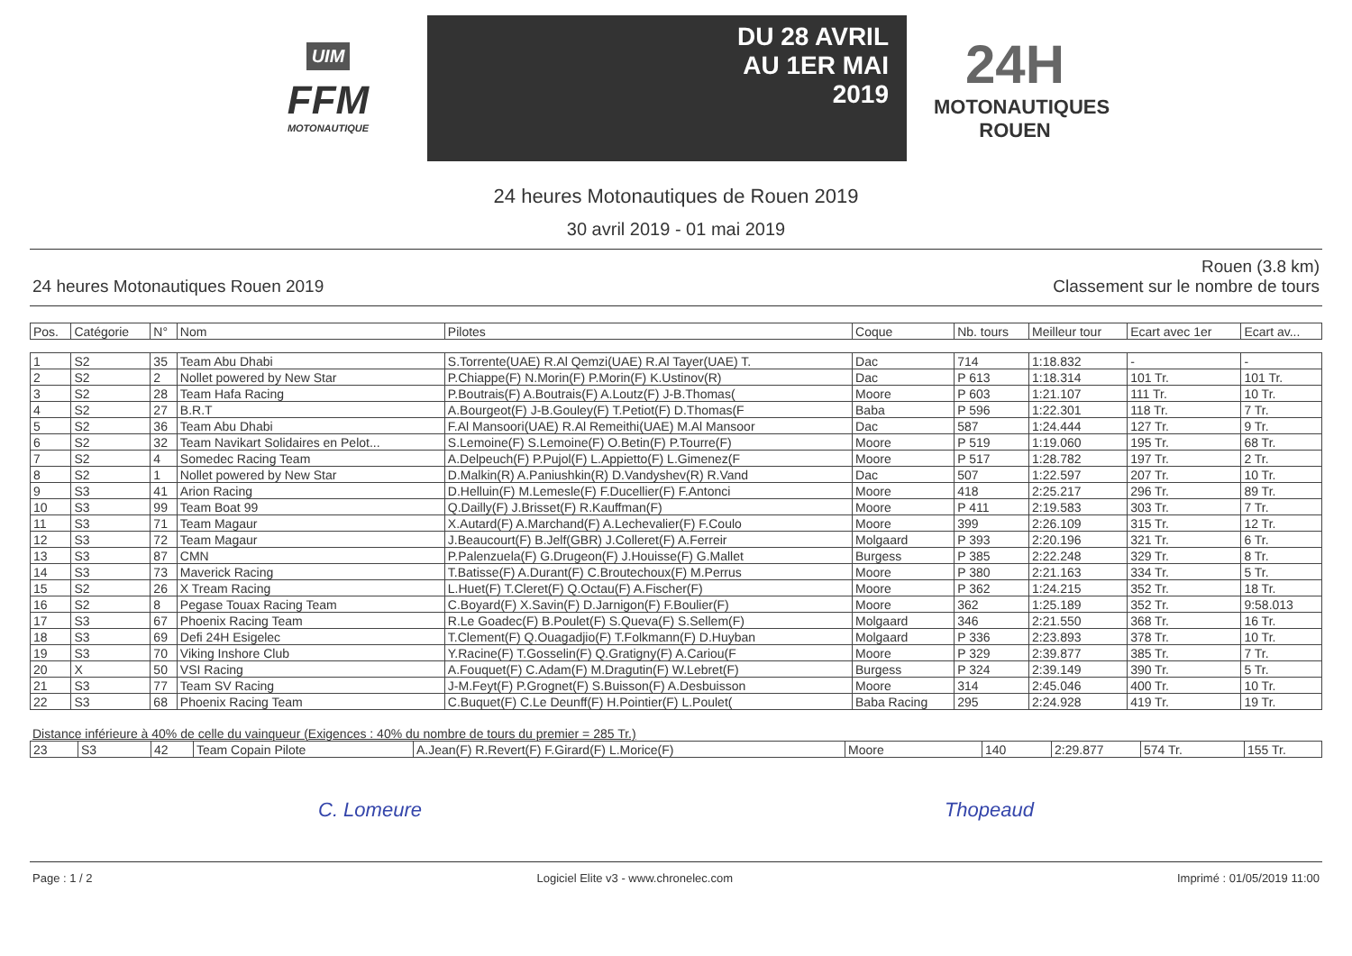UIM
FFM
MOTONAUTIQUE
DU 28 AVRIL
AU 1ER MAI
2019
24H
MOTONAUTIQUES ROUEN
24 heures Motonautiques de Rouen 2019
30 avril 2019 - 01 mai 2019
24 heures Motonautiques Rouen 2019
Rouen (3.8 km)
Classement sur le nombre de tours
| Pos. | Catégorie | N° | Nom | Pilotes | Coque | Nb. tours | Meilleur tour | Ecart avec 1er | Ecart av... |
| --- | --- | --- | --- | --- | --- | --- | --- | --- | --- |
| 1 | S2 | 35 | Team Abu Dhabi | S.Torrente(UAE) R.Al Qemzi(UAE) R.Al Tayer(UAE) T. | Dac | 714 | 1:18.832 | - | - |
| 2 | S2 | 2 | Nollet powered by New Star | P.Chiappe(F) N.Morin(F) P.Morin(F) K.Ustinov(R) | Dac | P 613 | 1:18.314 | 101 Tr. | 101 Tr. |
| 3 | S2 | 28 | Team Hafa Racing | P.Boutrais(F) A.Boutrais(F) A.Loutz(F) J-B.Thomas( | Moore | P 603 | 1:21.107 | 111 Tr. | 10 Tr. |
| 4 | S2 | 27 | B.R.T | A.Bourgeot(F) J-B.Gouley(F) T.Petiot(F) D.Thomas(F | Baba | P 596 | 1:22.301 | 118 Tr. | 7 Tr. |
| 5 | S2 | 36 | Team Abu Dhabi | F.Al Mansoori(UAE) R.Al Remeithi(UAE) M.Al Mansoor | Dac | 587 | 1:24.444 | 127 Tr. | 9 Tr. |
| 6 | S2 | 32 | Team Navikart Solidaires en Pelot... | S.Lemoine(F) S.Lemoine(F) O.Betin(F) P.Tourre(F) | Moore | P 519 | 1:19.060 | 195 Tr. | 68 Tr. |
| 7 | S2 | 4 | Somedec Racing Team | A.Delpeuch(F) P.Pujol(F) L.Appietto(F) L.Gimenez(F | Moore | P 517 | 1:28.782 | 197 Tr. | 2 Tr. |
| 8 | S2 | 1 | Nollet powered by New Star | D.Malkin(R) A.Paniushkin(R) D.Vandyshev(R) R.Vand | Dac | 507 | 1:22.597 | 207 Tr. | 10 Tr. |
| 9 | S3 | 41 | Arion Racing | D.Helluin(F) M.Lemesle(F) F.Ducellier(F) F.Antonci | Moore | 418 | 2:25.217 | 296 Tr. | 89 Tr. |
| 10 | S3 | 99 | Team Boat 99 | Q.Dailly(F) J.Brisset(F) R.Kauffman(F) | Moore | P 411 | 2:19.583 | 303 Tr. | 7 Tr. |
| 11 | S3 | 71 | Team Magaur | X.Autard(F) A.Marchand(F) A.Lechevalier(F) F.Coulo | Moore | 399 | 2:26.109 | 315 Tr. | 12 Tr. |
| 12 | S3 | 72 | Team Magaur | J.Beaucourt(F) B.Jelf(GBR) J.Colleret(F) A.Ferreir | Molgaard | P 393 | 2:20.196 | 321 Tr. | 6 Tr. |
| 13 | S3 | 87 | CMN | P.Palenzuela(F) G.Drugeon(F) J.Houisse(F) G.Mallet | Burgess | P 385 | 2:22.248 | 329 Tr. | 8 Tr. |
| 14 | S3 | 73 | Maverick Racing | T.Batisse(F) A.Durant(F) C.Broutechoux(F) M.Perrus | Moore | P 380 | 2:21.163 | 334 Tr. | 5 Tr. |
| 15 | S2 | 26 | X Tream Racing | L.Huet(F) T.Cleret(F) Q.Octau(F) A.Fischer(F) | Moore | P 362 | 1:24.215 | 352 Tr. | 18 Tr. |
| 16 | S2 | 8 | Pegase Touax Racing Team | C.Boyard(F) X.Savin(F) D.Jarnigon(F) F.Boulier(F) | Moore | 362 | 1:25.189 | 352 Tr. | 9:58.013 |
| 17 | S3 | 67 | Phoenix Racing Team | R.Le Goadec(F) B.Poulet(F) S.Queva(F) S.Sellem(F) | Molgaard | 346 | 2:21.550 | 368 Tr. | 16 Tr. |
| 18 | S3 | 69 | Defi 24H Esigelec | T.Clement(F) Q.Ouagadjio(F) T.Folkmann(F) D.Huyban | Molgaard | P 336 | 2:23.893 | 378 Tr. | 10 Tr. |
| 19 | S3 | 70 | Viking Inshore Club | Y.Racine(F) T.Gosselin(F) Q.Gratigny(F) A.Cariou(F | Moore | P 329 | 2:39.877 | 385 Tr. | 7 Tr. |
| 20 | X | 50 | VSI Racing | A.Fouquet(F) C.Adam(F) M.Dragutin(F) W.Lebret(F) | Burgess | P 324 | 2:39.149 | 390 Tr. | 5 Tr. |
| 21 | S3 | 77 | Team SV Racing | J-M.Feyt(F) P.Grognet(F) S.Buisson(F) A.Desbuisson | Moore | 314 | 2:45.046 | 400 Tr. | 10 Tr. |
| 22 | S3 | 68 | Phoenix Racing Team | C.Buquet(F) C.Le Deunff(F) H.Pointier(F) L.Poulet( | Baba Racing | 295 | 2:24.928 | 419 Tr. | 19 Tr. |
Distance inférieure à 40% de celle du vainqueur (Exigences : 40% du nombre de tours du premier = 285 Tr.)
| 23 | S3 | 42 | Team Copain Pilote | A.Jean(F) R.Revert(F) F.Girard(F) L.Morice(F) | Moore | 140 | 2:29.877 | 574 Tr. | 155 Tr. |
C. Lomeure Thopeaud
Page : 1 / 2 Logiciel Elite v3 - www.chronelec.com Imprimé : 01/05/2019 11:00